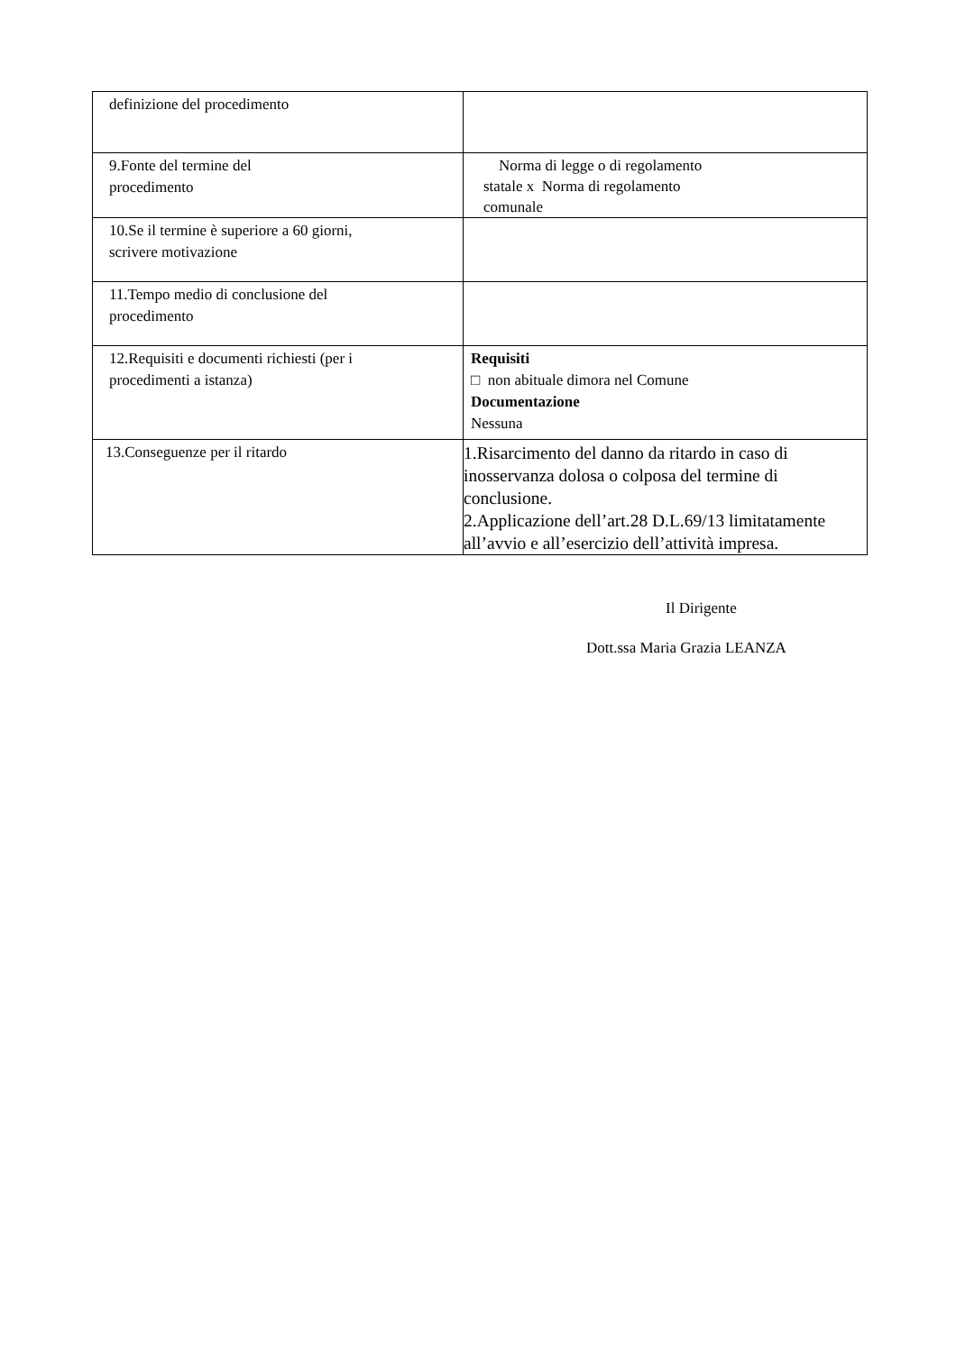| definizione del procedimento | |
| 9.Fonte del termine del procedimento | Norma di legge o di regolamento statale x Norma di regolamento comunale |
| 10.Se il termine è superiore a 60 giorni, scrivere motivazione | |
| 11.Tempo medio di conclusione del procedimento | |
| 12.Requisiti e documenti richiesti (per i procedimenti a istanza) | Requisiti □ non abituale dimora nel Comune Documentazione Nessuna |
| 13.Conseguenze per il ritardo | 1.Risarcimento del danno da ritardo in caso di inosservanza dolosa o colposa del termine di conclusione. 2.Applicazione dell’art.28 D.L.69/13 limitatamente all’avvio e all’esercizio dell’attività impresa. |
Il Dirigente
Dott.ssa Maria Grazia LEANZA